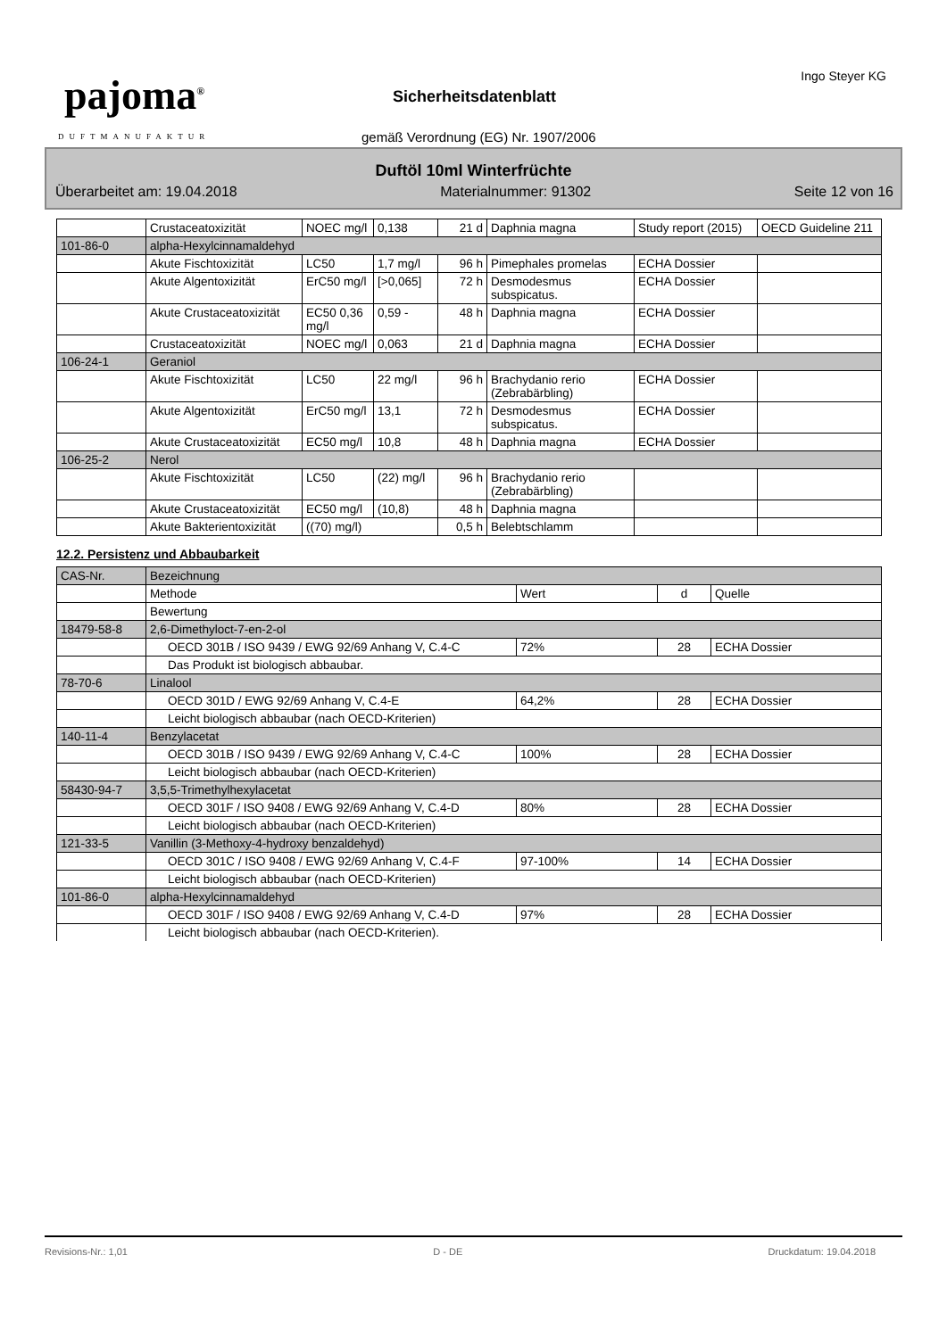pajoma<sup>®</sup>
DUFTMANUFAKTUR
Ingo Steyer KG
Sicherheitsdatenblatt
gemäß Verordnung (EG) Nr. 1907/2006
Duftöl 10ml Winterfrüchte
Überarbeitet am: 19.04.2018 Materialnummer: 91302 Seite 12 von 16
| | Crustaceatoxizität | NOEC mg/l | 0,138 | 21 d | Daphnia magna | Study report (2015) | OECD Guideline 211 |
| 101-86-0 | alpha-Hexylcinnamaldehyd | | | | | | |
| | Akute Fischtoxizität | LC50 | 1,7 mg/l | 96 h | Pimephales promelas | ECHA Dossier | |
| | Akute Algentoxizität | ErC50 mg/l | [>0,065] | 72 h | Desmodesmus subspicatus. | ECHA Dossier | |
| | Akute Crustaceatoxizität | EC50 0,36 mg/l | 0,59 - | 48 h | Daphnia magna | ECHA Dossier | |
| | Crustaceatoxizität | NOEC mg/l | 0,063 | 21 d | Daphnia magna | ECHA Dossier | |
| 106-24-1 | Geraniol | | | | | | |
| | Akute Fischtoxizität | LC50 | 22 mg/l | 96 h | Brachydanio rerio (Zebrabärbling) | ECHA Dossier | |
| | Akute Algentoxizität | ErC50 mg/l | 13,1 | 72 h | Desmodesmus subspicatus. | ECHA Dossier | |
| | Akute Crustaceatoxizität | EC50 mg/l | 10,8 | 48 h | Daphnia magna | ECHA Dossier | |
| 106-25-2 | Nerol | | | | | | |
| | Akute Fischtoxizität | LC50 | (22) mg/l | 96 h | Brachydanio rerio (Zebrabärbling) | | |
| | Akute Crustaceatoxizität | EC50 mg/l | (10,8) | 48 h | Daphnia magna | | |
| | Akute Bakterientoxizität | ((70) mg/l) | | 0,5 h | Belebtschlamm | | |
12.2. Persistenz und Abbaubarkeit
| CAS-Nr. | Bezeichnung | | | |
| | Methode | Wert | d | Quelle |
| | Bewertung | | | |
| 18479-58-8 | 2,6-Dimethyloct-7-en-2-ol | | | |
| | OECD 301B / ISO 9439 / EWG 92/69 Anhang V, C.4-C | 72% | 28 | ECHA Dossier |
| | Das Produkt ist biologisch abbaubar. | | | |
| 78-70-6 | Linalool | | | |
| | OECD 301D / EWG 92/69 Anhang V, C.4-E | 64,2% | 28 | ECHA Dossier |
| | Leicht biologisch abbaubar (nach OECD-Kriterien) | | | |
| 140-11-4 | Benzylacetat | | | |
| | OECD 301B / ISO 9439 / EWG 92/69 Anhang V, C.4-C | 100% | 28 | ECHA Dossier |
| | Leicht biologisch abbaubar (nach OECD-Kriterien) | | | |
| 58430-94-7 | 3,5,5-Trimethylhexylacetat | | | |
| | OECD 301F / ISO 9408 / EWG 92/69 Anhang V, C.4-D | 80% | 28 | ECHA Dossier |
| | Leicht biologisch abbaubar (nach OECD-Kriterien) | | | |
| 121-33-5 | Vanillin (3-Methoxy-4-hydroxy benzaldehyd) | | | |
| | OECD 301C / ISO 9408 / EWG 92/69 Anhang V, C.4-F | 97-100% | 14 | ECHA Dossier |
| | Leicht biologisch abbaubar (nach OECD-Kriterien) | | | |
| 101-86-0 | alpha-Hexylcinnamaldehyd | | | |
| | OECD 301F / ISO 9408 / EWG 92/69 Anhang V, C.4-D | 97% | 28 | ECHA Dossier |
| | Leicht biologisch abbaubar (nach OECD-Kriterien). | | | |
Revisions-Nr.: 1,01 D - DE Druckdatum: 19.04.2018